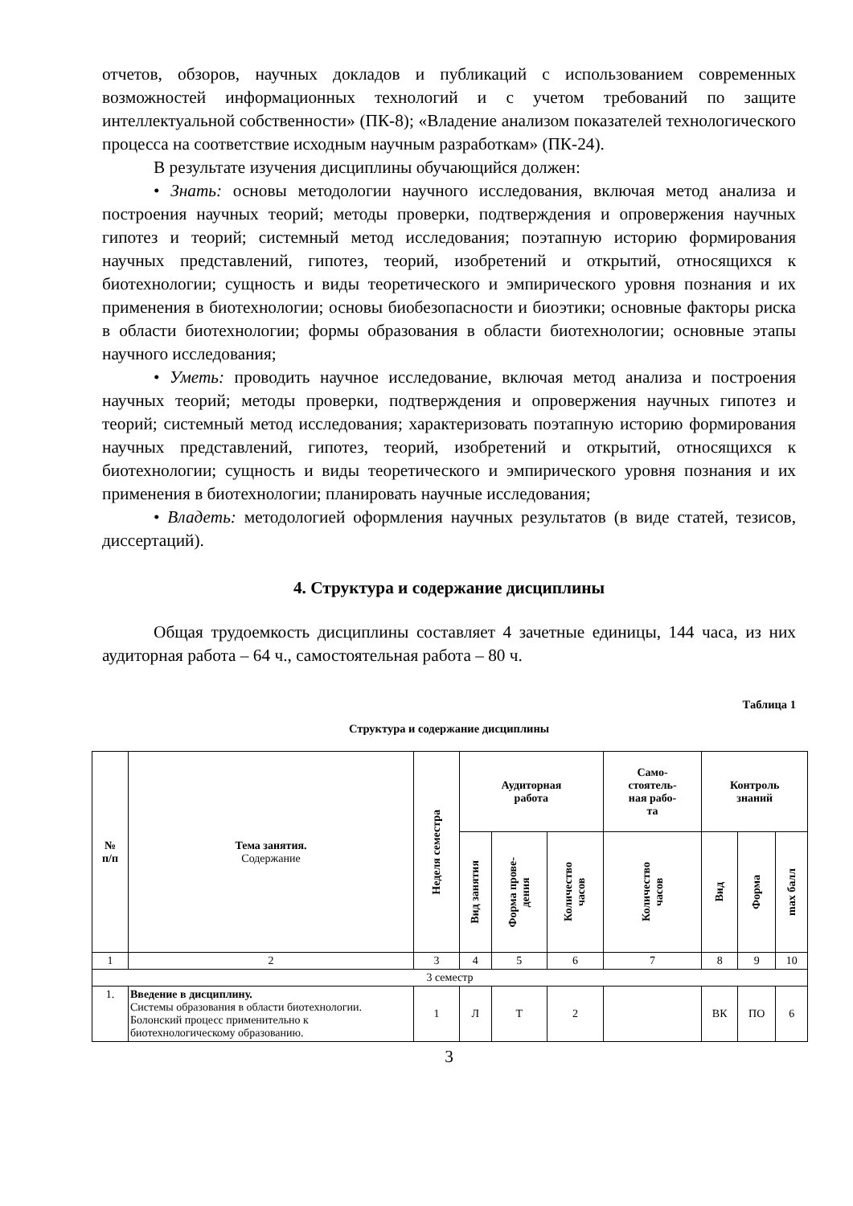отчетов, обзоров, научных докладов и публикаций с использованием современных возможностей информационных технологий и с учетом требований по защите интеллектуальной собственности» (ПК-8); «Владение анализом показателей технологического процесса на соответствие исходным научным разработкам» (ПК-24).
В результате изучения дисциплины обучающийся должен:
• Знать: основы методологии научного исследования, включая метод анализа и построения научных теорий; методы проверки, подтверждения и опровержения научных гипотез и теорий; системный метод исследования; поэтапную историю формирования научных представлений, гипотез, теорий, изобретений и открытий, относящихся к биотехнологии; сущность и виды теоретического и эмпирического уровня познания и их применения в биотехнологии; основы биобезопасности и биоэтики; основные факторы риска в области биотехнологии; формы образования в области биотехнологии; основные этапы научного исследования;
• Уметь: проводить научное исследование, включая метод анализа и построения научных теорий; методы проверки, подтверждения и опровержения научных гипотез и теорий; системный метод исследования; характеризовать поэтапную историю формирования научных представлений, гипотез, теорий, изобретений и открытий, относящихся к биотехнологии; сущность и виды теоретического и эмпирического уровня познания и их применения в биотехнологии; планировать научные исследования;
• Владеть: методологией оформления научных результатов (в виде статей, тезисов, диссертаций).
4. Структура и содержание дисциплины
Общая трудоемкость дисциплины составляет 4 зачетные единицы, 144 часа, из них аудиторная работа – 64 ч., самостоятельная работа – 80 ч.
Таблица 1
Структура и содержание дисциплины
| № п/п | Тема занятия. Содержание | Неделя семестра | Аудиторная работа | | | Само- стоятель- ная рабо- та | Контроль знаний | | |
| --- | --- | --- | --- | --- | --- | --- | --- | --- | --- |
| | | | Вид занятия | Форма прове- дения | Количество часов | Количество часов | Вид | Форма | max балл |
| 1 | 2 | 3 | 4 | 5 | 6 | 7 | 8 | 9 | 10 |
| 3 семестр | | | | | | | | | |
| 1. | Введение в дисциплину. Системы образования в области биотехнологии. Болонский процесс применительно к биотехнологическому образованию. | 1 | Л | Т | 2 | | ВК | ПО | 6 |
3